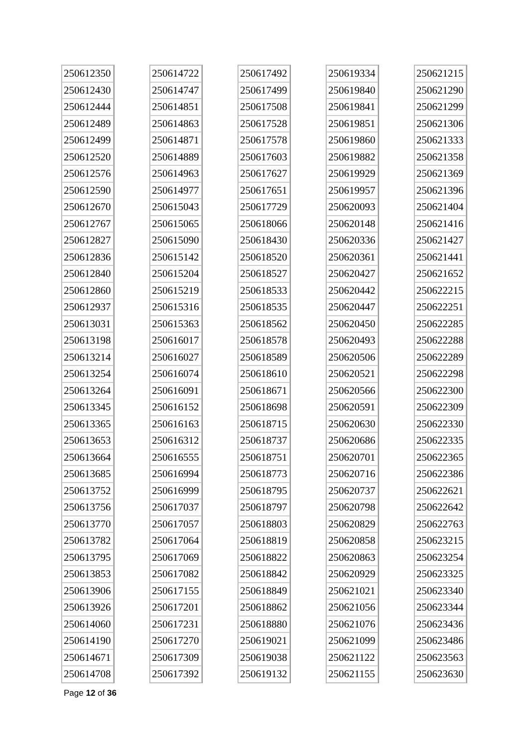| 250612350 |
| 250612430 |
| 250612444 |
| 250612489 |
| 250612499 |
| 250612520 |
| 250612576 |
| 250612590 |
| 250612670 |
| 250612767 |
| 250612827 |
| 250612836 |
| 250612840 |
| 250612860 |
| 250612937 |
| 250613031 |
| 250613198 |
| 250613214 |
| 250613254 |
| 250613264 |
| 250613345 |
| 250613365 |
| 250613653 |
| 250613664 |
| 250613685 |
| 250613752 |
| 250613756 |
| 250613770 |
| 250613782 |
| 250613795 |
| 250613853 |
| 250613906 |
| 250613926 |
| 250614060 |
| 250614190 |
| 250614671 |
| 250614708 |
| 250614722 |
| 250614747 |
| 250614851 |
| 250614863 |
| 250614871 |
| 250614889 |
| 250614963 |
| 250614977 |
| 250615043 |
| 250615065 |
| 250615090 |
| 250615142 |
| 250615204 |
| 250615219 |
| 250615316 |
| 250615363 |
| 250616017 |
| 250616027 |
| 250616074 |
| 250616091 |
| 250616152 |
| 250616163 |
| 250616312 |
| 250616555 |
| 250616994 |
| 250616999 |
| 250617037 |
| 250617057 |
| 250617064 |
| 250617069 |
| 250617082 |
| 250617155 |
| 250617201 |
| 250617231 |
| 250617270 |
| 250617309 |
| 250617392 |
| 250617492 |
| 250617499 |
| 250617508 |
| 250617528 |
| 250617578 |
| 250617603 |
| 250617627 |
| 250617651 |
| 250617729 |
| 250618066 |
| 250618430 |
| 250618520 |
| 250618527 |
| 250618533 |
| 250618535 |
| 250618562 |
| 250618578 |
| 250618589 |
| 250618610 |
| 250618671 |
| 250618698 |
| 250618715 |
| 250618737 |
| 250618751 |
| 250618773 |
| 250618795 |
| 250618797 |
| 250618803 |
| 250618819 |
| 250618822 |
| 250618842 |
| 250618849 |
| 250618862 |
| 250618880 |
| 250619021 |
| 250619038 |
| 250619132 |
| 250619334 |
| 250619840 |
| 250619841 |
| 250619851 |
| 250619860 |
| 250619882 |
| 250619929 |
| 250619957 |
| 250620093 |
| 250620148 |
| 250620336 |
| 250620361 |
| 250620427 |
| 250620442 |
| 250620447 |
| 250620450 |
| 250620493 |
| 250620506 |
| 250620521 |
| 250620566 |
| 250620591 |
| 250620630 |
| 250620686 |
| 250620701 |
| 250620716 |
| 250620737 |
| 250620798 |
| 250620829 |
| 250620858 |
| 250620863 |
| 250620929 |
| 250621021 |
| 250621056 |
| 250621076 |
| 250621099 |
| 250621122 |
| 250621155 |
| 250621215 |
| 250621290 |
| 250621299 |
| 250621306 |
| 250621333 |
| 250621358 |
| 250621369 |
| 250621396 |
| 250621404 |
| 250621416 |
| 250621427 |
| 250621441 |
| 250621652 |
| 250622215 |
| 250622251 |
| 250622285 |
| 250622288 |
| 250622289 |
| 250622298 |
| 250622300 |
| 250622309 |
| 250622330 |
| 250622335 |
| 250622365 |
| 250622386 |
| 250622621 |
| 250622642 |
| 250622763 |
| 250623215 |
| 250623254 |
| 250623325 |
| 250623340 |
| 250623344 |
| 250623436 |
| 250623486 |
| 250623563 |
| 250623630 |
Page 12 of 36